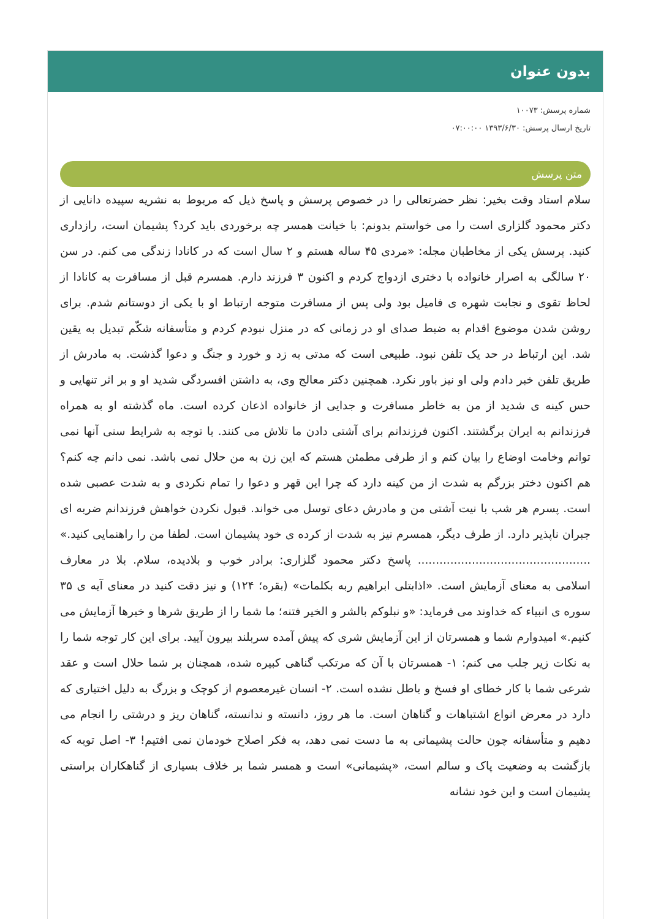بدون عنوان
شماره پرسش: ۱۰۰۷۳
تاریخ ارسال پرسش: ۱۳۹۳/۶/۳۰ ۰۷:۰۰:۰۰
متن پرسش
سلام استاد وقت بخیر: نظر حضرتعالی را در خصوص پرسش و پاسخ ذیل که مربوط به نشریه سپیده دانایی از دکتر محمود گلزاری است را می خواستم بدونم: با خیانت همسر چه برخوردی باید کرد؟ پشیمان است، رازداری کنید. پرسش یکی از مخاطبان مجله: «مردی ۴۵ ساله هستم و ۲ سال است که در کانادا زندگی می کنم. در سن ۲۰ سالگی به اصرار خانواده با دختری ازدواج کردم و اکنون ۳ فرزند دارم. همسرم قبل از مسافرت به کانادا از لحاظ تقوی و نجابت شهره ی فامیل بود ولی پس از مسافرت متوجه ارتباط او با یکی از دوستانم شدم. برای روشن شدن موضوع اقدام به ضبط صدای او در زمانی که در منزل نبودم کردم و متأسفانه شکّم تبدیل به یقین شد. این ارتباط در حد یک تلفن نبود. طبیعی است که مدتی به زد و خورد و جنگ و دعوا گذشت. به مادرش از طریق تلفن خبر دادم ولی او نیز باور نکرد. همچنین دکتر معالج وی، به داشتن افسردگی شدید او و بر اثر تنهایی و حس کینه ی شدید از من به خاطر مسافرت و جدایی از خانواده اذعان کرده است. ماه گذشته او به همراه فرزندانم به ایران برگشتند. اکنون فرزندانم برای آشتی دادن ما تلاش می کنند. با توجه به شرایط سنی آنها نمی توانم وخامت اوضاع را بیان کنم و از طرفی مطمئن هستم که این زن به من حلال نمی باشد. نمی دانم چه کنم؟ هم اکنون دختر بزرگم به شدت از من کینه دارد که چرا این قهر و دعوا را تمام نکردی و به شدت عصبی شده است. پسرم هر شب با نیت آشتی من و مادرش دعای توسل می خواند. قبول نکردن خواهش فرزندانم ضربه ای جبران ناپذیر دارد. از طرف دیگر، همسرم نیز به شدت از کرده ی خود پشیمان است. لطفا من را راهنمایی کنید.» ................................................ پاسخ دکتر محمود گلزاری: برادر خوب و بلادیده، سلام. بلا در معارف اسلامی به معنای آزمایش است. «اذابتلی ابراهیم ربه بکلمات» (بقره؛ ۱۲۴) و نیز دقت کنید در معنای آیه ی ۳۵ سوره ی انبیاء که خداوند می فرماید: «و نبلوکم بالشر و الخیر فتنه؛ ما شما را از طریق شرها و خیرها آزمایش می کنیم.» امیدوارم شما و همسرتان از این آزمایش شری که پیش آمده سربلند بیرون آیید. برای این کار توجه شما را به نکات زیر جلب می کنم: ۱- همسرتان با آن که مرتکب گناهی کبیره شده، همچنان بر شما حلال است و عقد شرعی شما با کار خطای او فسخ و باطل نشده است. ۲- انسان غیرمعصوم از کوچک و بزرگ به دلیل اختیاری که دارد در معرض انواع اشتباهات و گناهان است. ما هر روز، دانسته و ندانسته، گناهان ریز و درشتی را انجام می دهیم و متأسفانه چون حالت پشیمانی به ما دست نمی دهد، به فکر اصلاح خودمان نمی افتیم! ۳- اصل توبه که بازگشت به وضعیت پاک و سالم است، «پشیمانی» است و همسر شما بر خلاف بسیاری از گناهکاران براستی پشیمان است و این خود نشانه